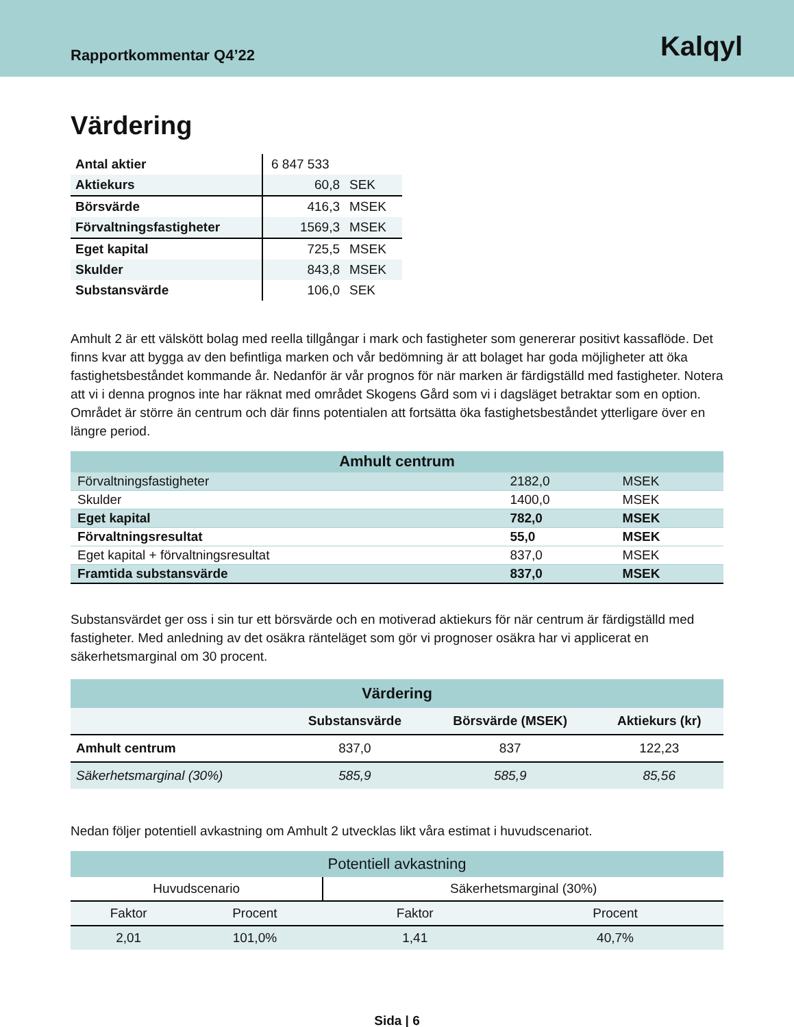Rapportkommentar Q4’22
Kalqyl
Värdering
| Antal aktier | 6 847 533 | |
| Aktiekurs | 60,8 | SEK |
| Börsvärde | 416,3 | MSEK |
| Förvaltningsfastigheter | 1569,3 | MSEK |
| Eget kapital | 725,5 | MSEK |
| Skulder | 843,8 | MSEK |
| Substansvärde | 106,0 | SEK |
Amhult 2 är ett välskött bolag med reella tillgångar i mark och fastigheter som genererar positivt kassaflöde. Det finns kvar att bygga av den befintliga marken och vår bedömning är att bolaget har goda möjligheter att öka fastighetsbeståndet kommande år. Nedanför är vår prognos för när marken är färdigställd med fastigheter. Notera att vi i denna prognos inte har räknat med området Skogens Gård som vi i dagsläget betraktar som en option. Området är större än centrum och där finns potentialen att fortsätta öka fastighetsbeståndet ytterligare över en längre period.
| Amhult centrum | | |
| Förvaltningsfastigheter | 2182,0 | MSEK |
| Skulder | 1400,0 | MSEK |
| Eget kapital | 782,0 | MSEK |
| Förvaltningsresultat | 55,0 | MSEK |
| Eget kapital + förvaltningsresultat | 837,0 | MSEK |
| Framtida substansvärde | 837,0 | MSEK |
Substansvärdet ger oss i sin tur ett börsvärde och en motiverad aktiekurs för när centrum är färdigställd med fastigheter. Med anledning av det osäkra ränteläget som gör vi prognoser osäkra har vi applicerat en säkerhetsmarginal om 30 procent.
| Värdering | | | |
| | Substansvärde | Börsvärde (MSEK) | Aktiekurs (kr) |
| Amhult centrum | 837,0 | 837 | 122,23 |
| Säkerhetsmarginal (30%) | 585,9 | 585,9 | 85,56 |
Nedan följer potentiell avkastning om Amhult 2 utvecklas likt våra estimat i huvudscenariot.
| Potentiell avkastning | | | |
| Huvudscenario | | Säkerhetsmarginal (30%) | |
| Faktor | Procent | Faktor | Procent |
| 2,01 | 101,0% | 1,41 | 40,7% |
Sida | 6